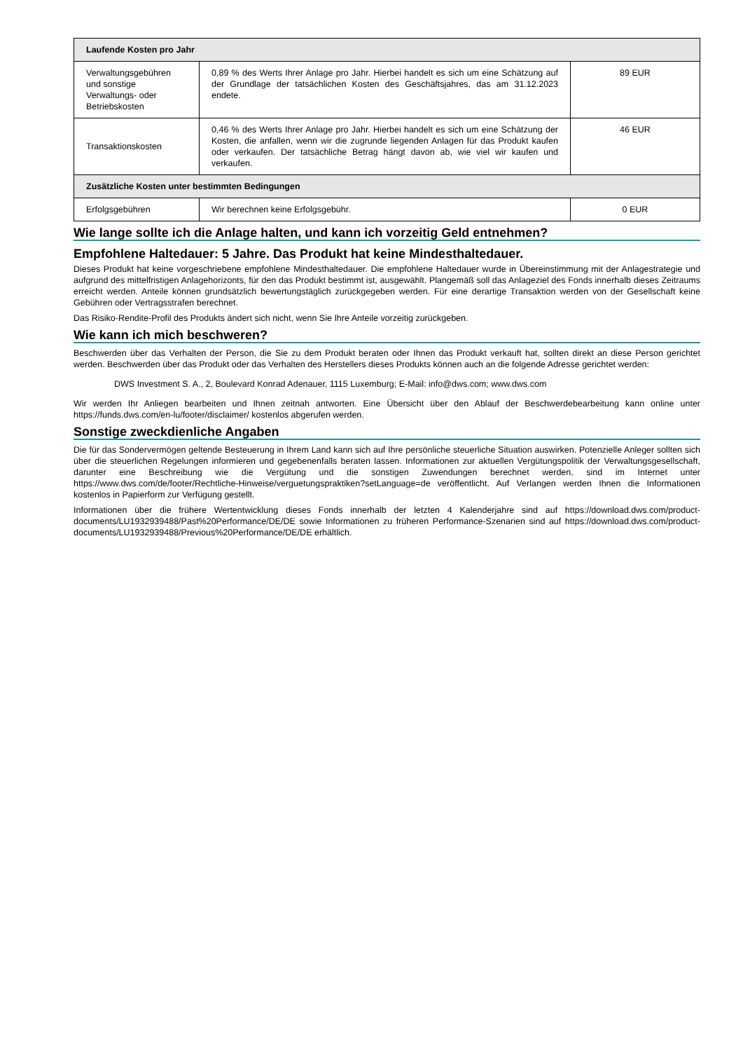| Laufende Kosten pro Jahr | | |
| --- | --- | --- |
| Verwaltungsgebühren und sonstige Verwaltungs- oder Betriebskosten | 0,89 % des Werts Ihrer Anlage pro Jahr. Hierbei handelt es sich um eine Schätzung auf der Grundlage der tatsächlichen Kosten des Geschäftsjahres, das am 31.12.2023 endete. | 89 EUR |
| Transaktionskosten | 0,46 % des Werts Ihrer Anlage pro Jahr. Hierbei handelt es sich um eine Schätzung der Kosten, die anfallen, wenn wir die zugrunde liegenden Anlagen für das Produkt kaufen oder verkaufen. Der tatsächliche Betrag hängt davon ab, wie viel wir kaufen und verkaufen. | 46 EUR |
| Zusätzliche Kosten unter bestimmten Bedingungen | | |
| Erfolgsgebühren | Wir berechnen keine Erfolgsgebühr. | 0 EUR |
Wie lange sollte ich die Anlage halten, und kann ich vorzeitig Geld entnehmen?
Empfohlene Haltedauer: 5 Jahre. Das Produkt hat keine Mindesthaltedauer.
Dieses Produkt hat keine vorgeschriebene empfohlene Mindesthaltedauer. Die empfohlene Haltedauer wurde in Übereinstimmung mit der Anlagestrategie und aufgrund des mittelfristigen Anlagehorizonts, für den das Produkt bestimmt ist, ausgewählt. Plangemäß soll das Anlageziel des Fonds innerhalb dieses Zeitraums erreicht werden. Anteile können grundsätzlich bewertungstäglich zurückgegeben werden. Für eine derartige Transaktion werden von der Gesellschaft keine Gebühren oder Vertragsstrafen berechnet.
Das Risiko-Rendite-Profil des Produkts ändert sich nicht, wenn Sie Ihre Anteile vorzeitig zurückgeben.
Wie kann ich mich beschweren?
Beschwerden über das Verhalten der Person, die Sie zu dem Produkt beraten oder Ihnen das Produkt verkauft hat, sollten direkt an diese Person gerichtet werden. Beschwerden über das Produkt oder das Verhalten des Herstellers dieses Produkts können auch an die folgende Adresse gerichtet werden:
DWS Investment S. A., 2, Boulevard Konrad Adenauer, 1115 Luxemburg; E-Mail: info@dws.com; www.dws.com
Wir werden Ihr Anliegen bearbeiten und Ihnen zeitnah antworten. Eine Übersicht über den Ablauf der Beschwerdebearbeitung kann online unter https://funds.dws.com/en-lu/footer/disclaimer/ kostenlos abgerufen werden.
Sonstige zweckdienliche Angaben
Die für das Sondervermögen geltende Besteuerung in Ihrem Land kann sich auf Ihre persönliche steuerliche Situation auswirken. Potenzielle Anleger sollten sich über die steuerlichen Regelungen informieren und gegebenenfalls beraten lassen. Informationen zur aktuellen Vergütungspolitik der Verwaltungsgesellschaft, darunter eine Beschreibung wie die Vergütung und die sonstigen Zuwendungen berechnet werden, sind im Internet unter https://www.dws.com/de/footer/Rechtliche-Hinweise/verguetungspraktiken?setLanguage=de veröffentlicht. Auf Verlangen werden Ihnen die Informationen kostenlos in Papierform zur Verfügung gestellt.
Informationen über die frühere Wertentwicklung dieses Fonds innerhalb der letzten 4 Kalenderjahre sind auf https://download.dws.com/product-documents/LU1932939488/Past%20Performance/DE/DE sowie Informationen zu früheren Performance-Szenarien sind auf https://download.dws.com/product-documents/LU1932939488/Previous%20Performance/DE/DE erhältlich.